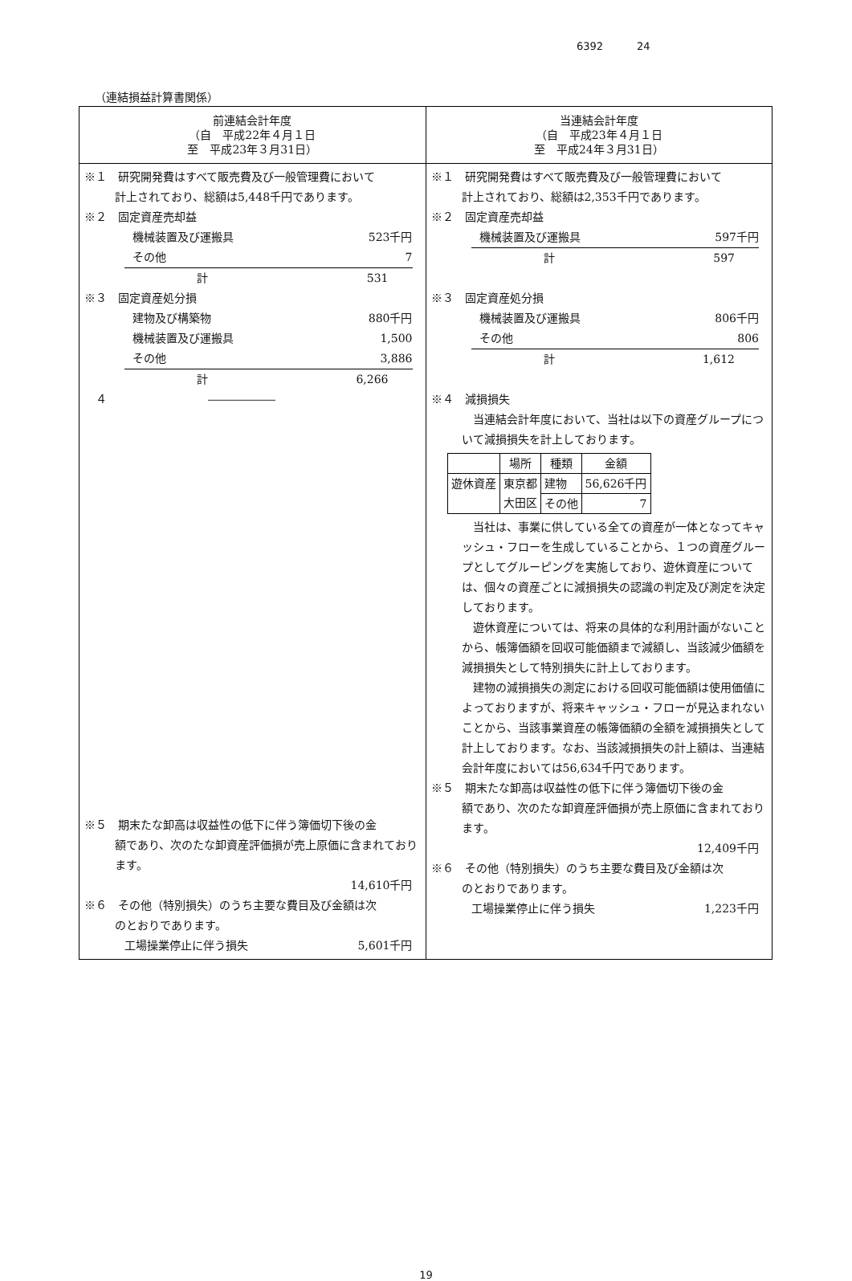6392 24
（連結損益計算書関係）
| 前連結会計年度 （自 平成22年４月１日 至 平成23年３月31日） | 当連結会計年度 （自 平成23年４月１日 至 平成24年３月31日） |
| ※１ 研究開発費はすべて販売費及び一般管理費において 計上されており、総額は5,448千円であります。 ※２ 固定資産売却益 機械装置及び運搬具 523千円 その他 7 計 531 ※３ 固定資産処分損 建物及び構築物 880千円 機械装置及び運搬具 1,500 その他 3,886 計 6,266 ４ ―――――― ※５ 期末たな卸高は収益性の低下に伴う簿価切下後の金 額であり、次のたな卸資産評価損が売上原価に含まれております。 14,610千円 ※６ その他（特別損失）のうち主要な費目及び金額は次 のとおりであります。 工場操業停止に伴う損失 5,601千円 | ※１ 研究開発費はすべて販売費及び一般管理費において 計上されており、総額は2,353千円であります。 ※２ 固定資産売却益 機械装置及び運搬具 597千円 計 597 ※３ 固定資産処分損 機械装置及び運搬具 806千円 その他 806 計 1,612 ※４ 減損損失 当連結会計年度において、当社は以下の資産グループについて減損損失を計上しております。 / / 場所 / 種類 / 金額 / / --- / --- / --- / --- / / 遊休資産 / 東京都 大田区 / 建物 / 56,626千円 / / / / その他 / 7 / 当社は、事業に供している全ての資産が一体となってキャッシュ・フローを生成していることから、１つの資産グループとしてグルーピングを実施しており、遊休資産については、個々の資産ごとに減損損失の認識の判定及び測定を決定しております。 遊休資産については、将来の具体的な利用計画がないことから、帳簿価額を回収可能価額まで減額し、当該減少価額を減損損失として特別損失に計上しております。 建物の減損損失の測定における回収可能価額は使用価値によっておりますが、将来キャッシュ・フローが見込まれないことから、当該事業資産の帳簿価額の全額を減損損失として計上しております。なお、当該減損損失の計上額は、当連結会計年度においては56,634千円であります。 ※５ 期末たな卸高は収益性の低下に伴う簿価切下後の金 額であり、次のたな卸資産評価損が売上原価に含まれております。 12,409千円 ※６ その他（特別損失）のうち主要な費目及び金額は次 のとおりであります。 工場操業停止に伴う損失 1,223千円 |
19